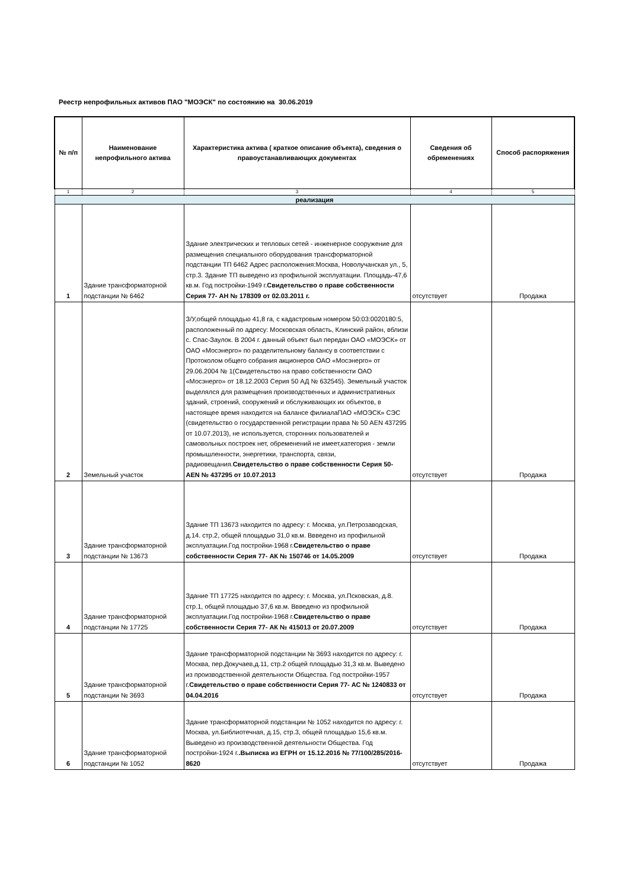Реестр непрофильных активов ПАО "МОЭСК" по состоянию на 30.06.2019
| № п/п | Наименование непрофильного актива | Характеристика актива ( краткое описание объекта), сведения о правоустанавливающих документах | Сведения об обременениях | Способ распоряжения |
| --- | --- | --- | --- | --- |
| 1 | 2 | 3 | 4 | 5 |
| реализация | | | | |
| 1 | Здание трансформаторной подстанции № 6462 | Здание электрических и тепловых сетей - инженерное сооружение для размещения специального оборудования трансформаторной подстанции ТП 6462 Адрес расположения:Москва, Новолучанская ул., 5, стр.3. Здание ТП выведено из профильной эксплуатации. Площадь-47,6 кв.м. Год постройки-1949 г. Свидетельство о праве собственности Серия 77- АН № 178309 от 02.03.2011 г. | отсутствует | Продажа |
| 2 | Земельный участок | З/У,общей площадью 41,8 га, с кадастровым номером 50:03:0020180:5, расположенный по адресу: Московская область, Клинский район, вблизи с. Спас-Заулок. В 2004 г. данный объект был передан ОАО «МОЭСК» от ОАО «Мосэнерго» по разделительному балансу в соответствии с Протоколом общего собрания акционеров ОАО «Мосэнерго» от 29.06.2004 № 1(Свидетельство на право собственности ОАО «Мосэнерго» от 18.12.2003 Серия 50 АД № 632545). Земельный участок выделялся для размещения производственных и административных зданий, строений, сооружений и обслуживающих их объектов, в настоящее время находится на балансе филиалаПАО «МОЭСК» СЭС (свидетельство о государственной регистрации права № 50 AEN 437295 от 10.07.2013), не используется, сторонних пользователей и самовольных построек нет, обременений не имеет,категория - земли промышленности, энергетики, транспорта, связи, радиовещания. Свидетельство о праве собственности Серия 50- AEN № 437295 от 10.07.2013 | отсутствует | Продажа |
| 3 | Здание трансформаторной подстанции № 13673 | Здание ТП 13673 находится по адресу: г. Москва, ул.Петрозаводская, д.14. стр.2, общей площадью 31,0 кв.м. Ввведено из профильной эксплуатации.Год постройки-1968 г. Свидетельство о праве собственности Серия 77- АК № 150746 от 14.05.2009 | отсутствует | Продажа |
| 4 | Здание трансформаторной подстанции № 17725 | Здание ТП 17725 находится по адресу: г. Москва, ул.Псковская, д.8. стр.1, общей площадью 37,6 кв.м. Ввведено из профильной эксплуатации.Год постройки-1968 г. Свидетельство о праве собственности Серия 77- АК № 415013 от 20.07.2009 | отсутствует | Продажа |
| 5 | Здание трансформаторной подстанции № 3693 | Здание трансформаторной подстанции № 3693 находится по адресу: г. Москва, пер.Докучаев,д.11, стр.2 общей площадью 31,3 кв.м. Выведено из производственной деятельности Общества. Год постройки-1957 г. Свидетельство о праве собственности Серия 77- АС № 1240833 от 04.04.2016 | отсутствует | Продажа |
| 6 | Здание трансформаторной подстанции № 1052 | Здание трансформаторной подстанции № 1052 находится по адресу: г. Москва, ул.Библиотечная, д.15, стр.3, общей площадью 15,6 кв.м. Выведено из производственной деятельности Общества. Год постройки-1924 г. .Выписка из ЕГРН от 15.12.2016 № 77/100/285/2016-8620 | отсутствует | Продажа |